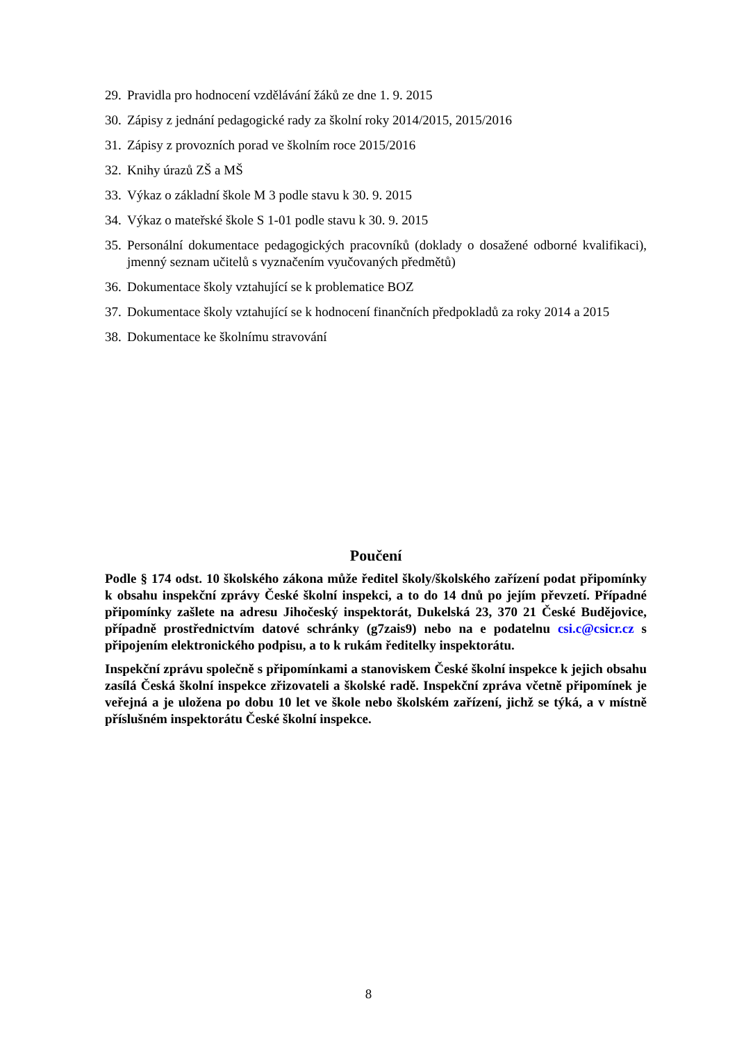29. Pravidla pro hodnocení vzdělávání žáků ze dne 1. 9. 2015
30. Zápisy z jednání pedagogické rady za školní roky 2014/2015, 2015/2016
31. Zápisy z provozních porad ve školním roce 2015/2016
32. Knihy úrazů ZŠ a MŠ
33. Výkaz o základní škole M 3 podle stavu k 30. 9. 2015
34. Výkaz o mateřské škole S 1-01 podle stavu k 30. 9. 2015
35. Personální dokumentace pedagogických pracovníků (doklady o dosažené odborné kvalifikaci), jmenný seznam učitelů s vyznačením vyučovaných předmětů)
36. Dokumentace školy vztahující se k problematice BOZ
37. Dokumentace školy vztahující se k hodnocení finančních předpokladů za roky 2014 a 2015
38. Dokumentace ke školnímu stravování
Poučení
Podle § 174 odst. 10 školského zákona může ředitel školy/školského zařízení podat připomínky k obsahu inspekční zprávy České školní inspekci, a to do 14 dnů po jejím převzetí. Případné připomínky zašlete na adresu Jihočeský inspektorát, Dukelská 23, 370 21 České Budějovice, případně prostřednictvím datové schránky (g7zais9) nebo na e podatelnu csi.c@csicr.cz s připojením elektronického podpisu, a to k rukám ředitelky inspektorátu.
Inspekční zprávu společně s připomínkami a stanoviskem České školní inspekce k jejich obsahu zasílá Česká školní inspekce zřizovateli a školské radě. Inspekční zpráva včetně připomínek je veřejná a je uložena po dobu 10 let ve škole nebo školském zařízení, jichž se týká, a v místně příslušném inspektorátu České školní inspekce.
8